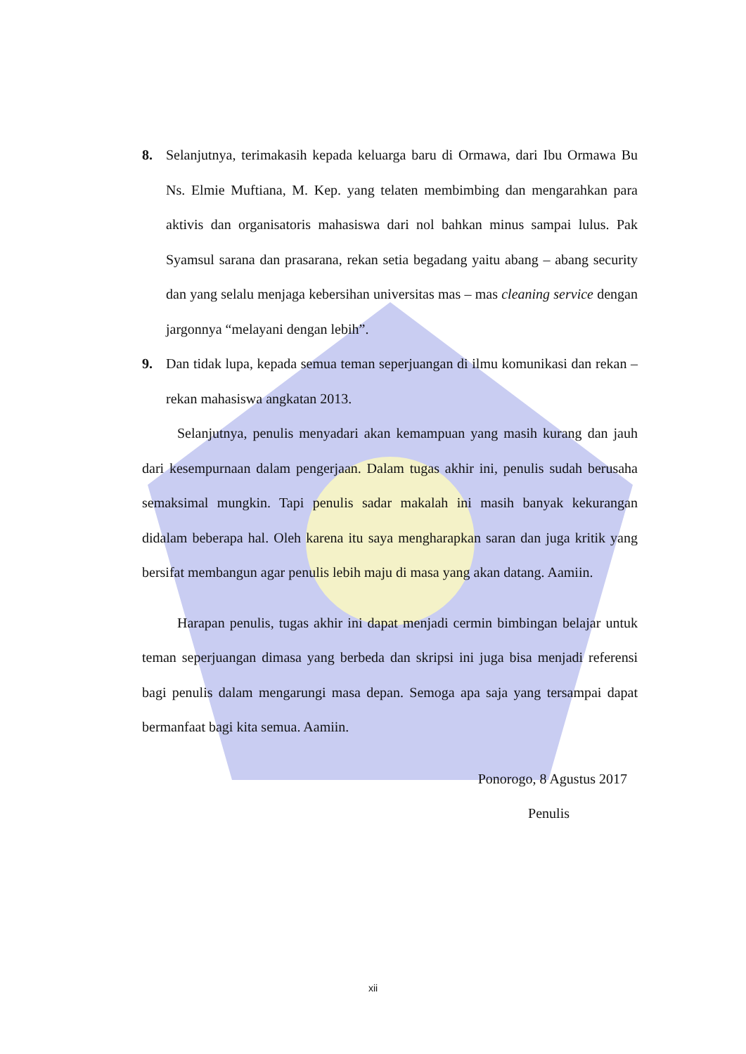8. Selanjutnya, terimakasih kepada keluarga baru di Ormawa, dari Ibu Ormawa Bu Ns. Elmie Muftiana, M. Kep. yang telaten membimbing dan mengarahkan para aktivis dan organisatoris mahasiswa dari nol bahkan minus sampai lulus. Pak Syamsul sarana dan prasarana, rekan setia begadang yaitu abang – abang security dan yang selalu menjaga kebersihan universitas mas – mas cleaning service dengan jargonnya “melayani dengan lebih”.
9. Dan tidak lupa, kepada semua teman seperjuangan di ilmu komunikasi dan rekan – rekan mahasiswa angkatan 2013.
Selanjutnya, penulis menyadari akan kemampuan yang masih kurang dan jauh dari kesempurnaan dalam pengerjaan. Dalam tugas akhir ini, penulis sudah berusaha semaksimal mungkin. Tapi penulis sadar makalah ini masih banyak kekurangan didalam beberapa hal. Oleh karena itu saya mengharapkan saran dan juga kritik yang bersifat membangun agar penulis lebih maju di masa yang akan datang. Aamiin.
Harapan penulis, tugas akhir ini dapat menjadi cermin bimbingan belajar untuk teman seperjuangan dimasa yang berbeda dan skripsi ini juga bisa menjadi referensi bagi penulis dalam mengarungi masa depan. Semoga apa saja yang tersampai dapat bermanfaat bagi kita semua. Aamiin.
Ponorogo, 8 Agustus 2017
Penulis
xii